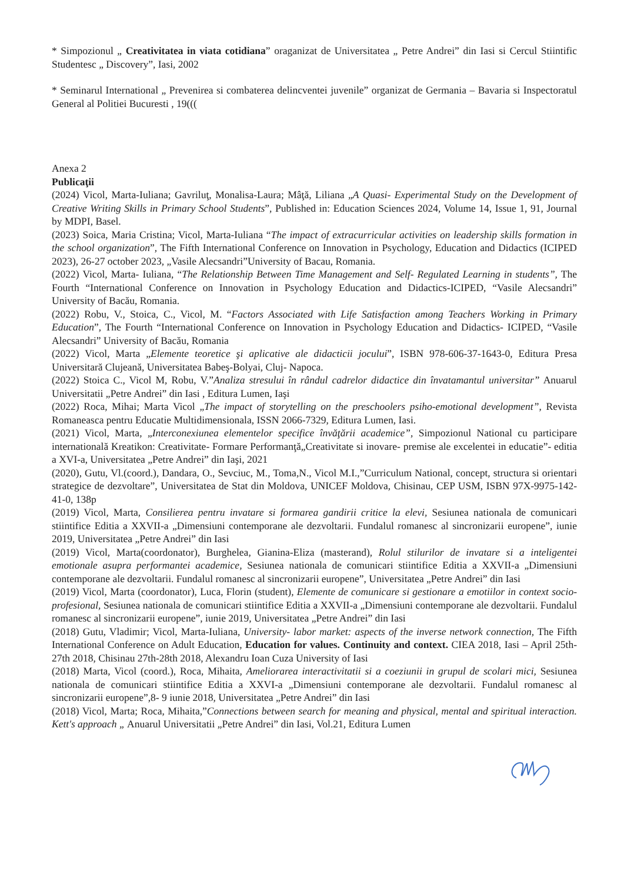* Simpozionul „ Creativitatea in viata cotidiana” oraganizat de Universitatea „ Petre Andrei” din Iasi si Cercul Stiintific Studentesc „ Discovery”, Iasi, 2002
* Seminarul International „ Prevenirea si combaterea delincventei juvenile” organizat de Germania – Bavaria si Inspectoratul General al Politiei Bucuresti , 19(((
Anexa 2
Publicaţii
(2024) Vicol, Marta-Iuliana; Gavriluţ, Monalisa-Laura; Mâţă, Liliana „A Quasi- Experimental Study on the Development of Creative Writing Skills in Primary School Students”, Published in: Education Sciences 2024, Volume 14, Issue 1, 91, Journal by MDPI, Basel.
(2023) Soica, Maria Cristina; Vicol, Marta-Iuliana “The impact of extracurricular activities on leadership skills formation in the school organization”, The Fifth International Conference on Innovation in Psychology, Education and Didactics (ICIPED 2023), 26-27 october 2023, „Vasile Alecsandri”University of Bacau, Romania.
(2022) Vicol, Marta- Iuliana, “The Relationship Between Time Management and Self- Regulated Learning in students”, The Fourth “International Conference on Innovation in Psychology Education and Didactics-ICIPED, “Vasile Alecsandri” University of Bacău, Romania.
(2022) Robu, V., Stoica, C., Vicol, M. “Factors Associated with Life Satisfaction among Teachers Working in Primary Education”, The Fourth “International Conference on Innovation in Psychology Education and Didactics- ICIPED, “Vasile Alecsandri” University of Bacău, Romania
(2022) Vicol, Marta „Elemente teoretice şi aplicative ale didacticii jocului”, ISBN 978-606-37-1643-0, Editura Presa Universitară Clujeană, Universitatea Babeş-Bolyai, Cluj- Napoca.
(2022) Stoica C., Vicol M, Robu, V.”Analiza stresului în rândul cadrelor didactice din învatamantul universitar” Anuarul Universitatii „Petre Andrei” din Iasi , Editura Lumen, Iaşi
(2022) Roca, Mihai; Marta Vicol „The impact of storytelling on the preschoolers psiho-emotional development”, Revista Romaneasca pentru Educatie Multidimensionala, ISSN 2066-7329, Editura Lumen, Iasi.
(2021) Vicol, Marta, „Interconexiunea elementelor specifice învăţării academice”, Simpozionul National cu participare internatională Kreatikon: Creativitate- Formare Performanţă„Creativitate si inovare- premise ale excelentei in educatie”- editia a XVI-a, Universitatea „Petre Andrei” din Iaşi, 2021
(2020), Gutu, Vl.(coord.), Dandara, O., Sevciuc, M., Toma,N., Vicol M.I.,”Curriculum National, concept, structura si orientari strategice de dezvoltare”, Universitatea de Stat din Moldova, UNICEF Moldova, Chisinau, CEP USM, ISBN 97X-9975-142-41-0, 138p
(2019) Vicol, Marta, Consilierea pentru invatare si formarea gandirii critice la elevi, Sesiunea nationala de comunicari stiintifice Editia a XXVII-a „Dimensiuni contemporane ale dezvoltarii. Fundalul romanesc al sincronizarii europene”, iunie 2019, Universitatea „Petre Andrei” din Iasi
(2019) Vicol, Marta(coordonator), Burghelea, Gianina-Eliza (masterand), Rolul stilurilor de invatare si a inteligentei emotionale asupra performantei academice, Sesiunea nationala de comunicari stiintifice Editia a XXVII-a „Dimensiuni contemporane ale dezvoltarii. Fundalul romanesc al sincronizarii europene”, Universitatea „Petre Andrei” din Iasi
(2019) Vicol, Marta (coordonator), Luca, Florin (student), Elemente de comunicare si gestionare a emotiilor in context socio-profesional, Sesiunea nationala de comunicari stiintifice Editia a XXVII-a „Dimensiuni contemporane ale dezvoltarii. Fundalul romanesc al sincronizarii europene”, iunie 2019, Universitatea „Petre Andrei” din Iasi
(2018) Gutu, Vladimir; Vicol, Marta-Iuliana, University- labor market: aspects of the inverse network connection, The Fifth International Conference on Adult Education, Education for values. Continuity and context. CIEA 2018, Iasi – April 25th-27th 2018, Chisinau 27th-28th 2018, Alexandru Ioan Cuza University of Iasi
(2018) Marta, Vicol (coord.), Roca, Mihaita, Ameliorarea interactivitatii si a coeziunii in grupul de scolari mici, Sesiunea nationala de comunicari stiintifice Editia a XXVI-a „Dimensiuni contemporane ale dezvoltarii. Fundalul romanesc al sincronizarii europene”,8- 9 iunie 2018, Universitatea „Petre Andrei” din Iasi
(2018) Vicol, Marta; Roca, Mihaita,”Connections between search for meaning and physical, mental and spiritual interaction. Kett's approach „ Anuarul Universitatii „Petre Andrei” din Iasi, Vol.21, Editura Lumen